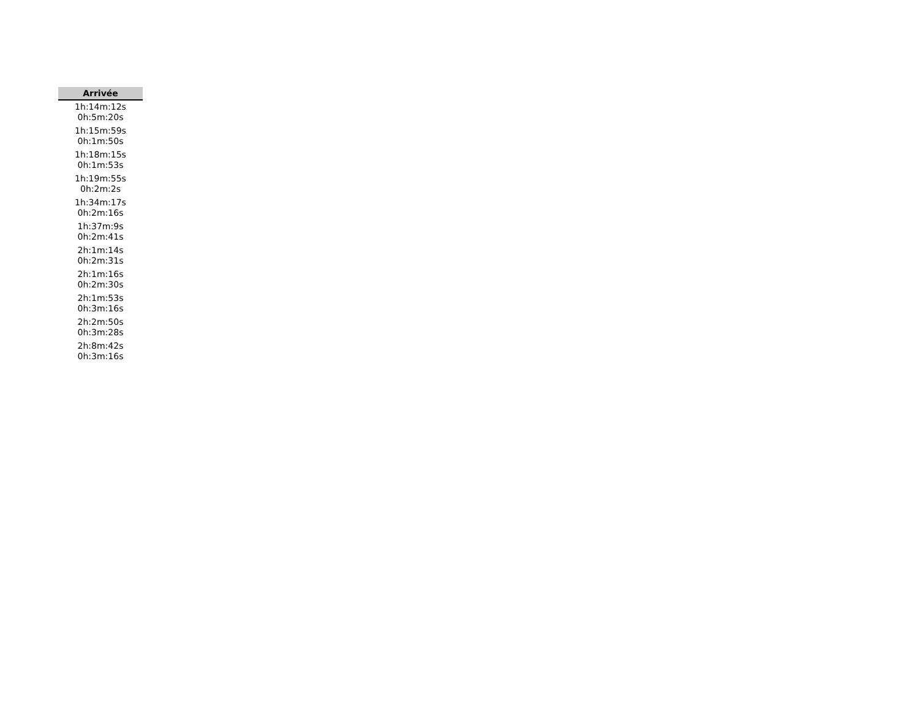| Arrivée |
| --- |
| 1h:14m:12s 0h:5m:20s |
| 1h:15m:59s 0h:1m:50s |
| 1h:18m:15s 0h:1m:53s |
| 1h:19m:55s 0h:2m:2s |
| 1h:34m:17s 0h:2m:16s |
| 1h:37m:9s 0h:2m:41s |
| 2h:1m:14s 0h:2m:31s |
| 2h:1m:16s 0h:2m:30s |
| 2h:1m:53s 0h:3m:16s |
| 2h:2m:50s 0h:3m:28s |
| 2h:8m:42s 0h:3m:16s |